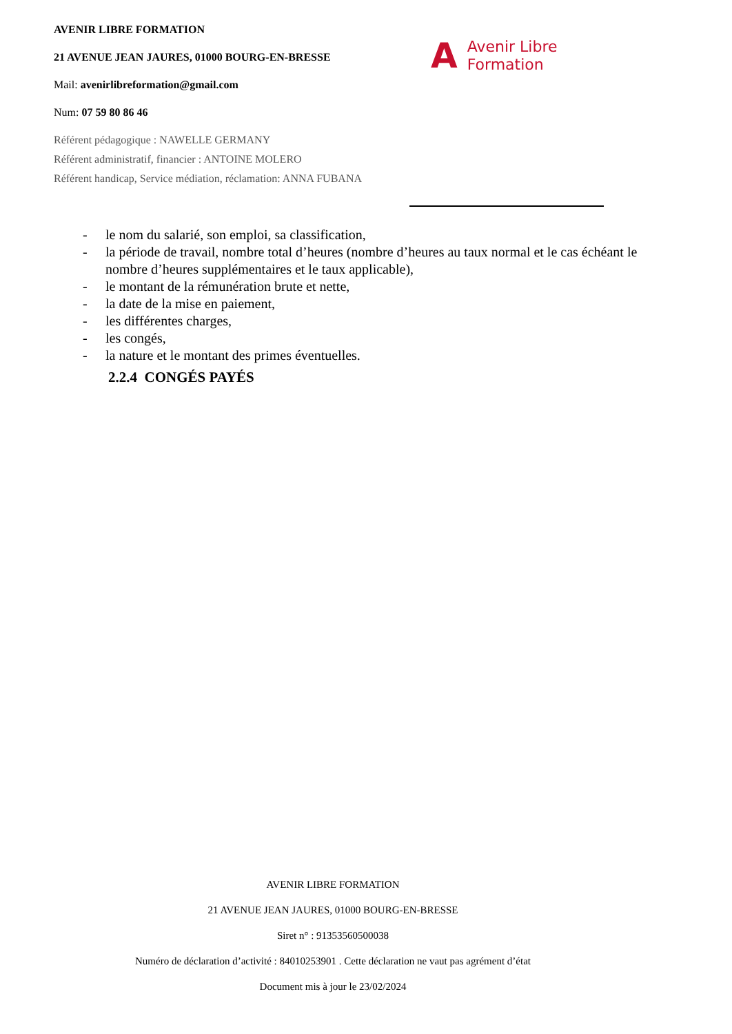AVENIR LIBRE FORMATION
21 AVENUE JEAN JAURES, 01000 BOURG-EN-BRESSE
Mail: avenirlibreformation@gmail.com
Num: 07 59 80 86 46
Référent pédagogique : NAWELLE GERMANY
Référent administratif, financier : ANTOINE MOLERO
Référent handicap, Service médiation, réclamation: ANNA FUBANA
A Avenir Libre
Formation
- le nom du salarié, son emploi, sa classification,
- la période de travail, nombre total d’heures (nombre d’heures au taux normal et le cas échéant le nombre d’heures supplémentaires et le taux applicable),
- le montant de la rémunération brute et nette,
- la date de la mise en paiement,
- les différentes charges,
- les congés,
- la nature et le montant des primes éventuelles.
2.2.4 CONGÉS PAYÉS
AVENIR LIBRE FORMATION
21 AVENUE JEAN JAURES, 01000 BOURG-EN-BRESSE
Siret n° : 91353560500038
Numéro de déclaration d’activité : 84010253901 . Cette déclaration ne vaut pas agrément d’état
Document mis à jour le 23/02/2024